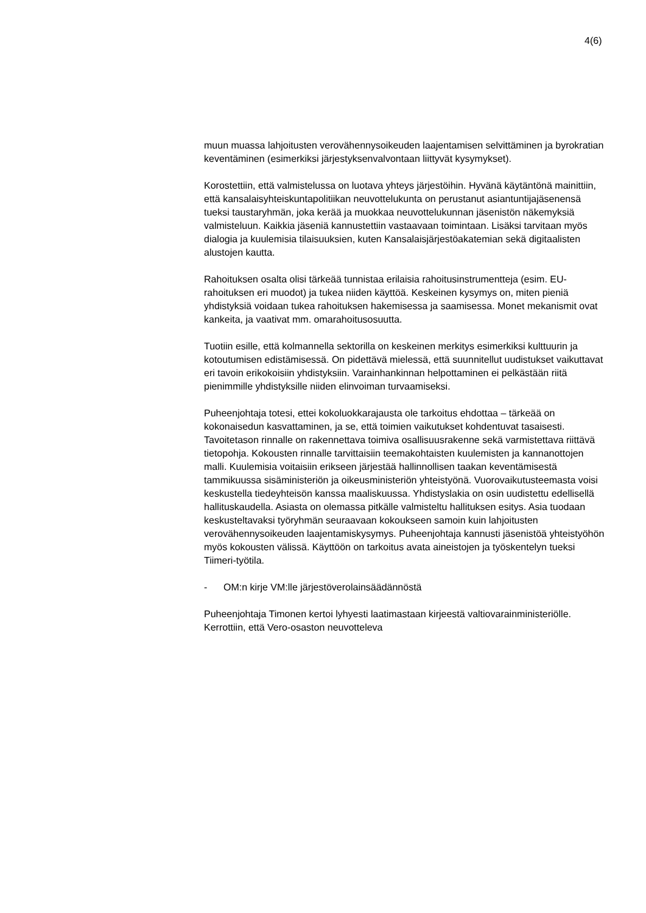4(6)
muun muassa lahjoitusten verovähennysoikeuden laajentamisen selvittäminen ja byrokratian keventäminen (esimerkiksi järjestyksenvalvontaan liittyvät kysymykset).
Korostettiin, että valmistelussa on luotava yhteys järjestöihin. Hyvänä käytäntönä mainittiin, että kansalaisyhteiskuntapolitiikan neuvottelukunta on perustanut asiantuntijajäsenensä tueksi taustaryhmän, joka kerää ja muokkaa neuvottelukunnan jäsenistön näkemyksiä valmisteluun. Kaikkia jäseniä kannustettiin vastaavaan toimintaan. Lisäksi tarvitaan myös dialogia ja kuulemisia tilaisuuksien, kuten Kansalaisjärjestöakatemian sekä digitaalisten alustojen kautta.
Rahoituksen osalta olisi tärkeää tunnistaa erilaisia rahoitusinstrumentteja (esim. EU-rahoituksen eri muodot) ja tukea niiden käyttöä. Keskeinen kysymys on, miten pieniä yhdistyksiä voidaan tukea rahoituksen hakemisessa ja saamisessa. Monet mekanismit ovat kankeita, ja vaativat mm. omarahoitusosuutta.
Tuotiin esille, että kolmannella sektorilla on keskeinen merkitys esimerkiksi kulttuurin ja kotoutumisen edistämisessä. On pidettävä mielessä, että suunnitellut uudistukset vaikuttavat eri tavoin erikokoisiin yhdistyksiin. Varainhankinnan helpottaminen ei pelkästään riitä pienimmille yhdistyksille niiden elinvoiman turvaamiseksi.
Puheenjohtaja totesi, ettei kokoluokkarajausta ole tarkoitus ehdottaa – tärkeää on kokonaisedun kasvattaminen, ja se, että toimien vaikutukset kohdentuvat tasaisesti. Tavoitetason rinnalle on rakennettava toimiva osallisuusrakenne sekä varmistettava riittävä tietopohja. Kokousten rinnalle tarvittaisiin teemakohtaisten kuulemisten ja kannanottojen malli. Kuulemisia voitaisiin erikseen järjestää hallinnollisen taakan keventämisestä tammikuussa sisäministeriön ja oikeusministeriön yhteistyönä. Vuorovaikutusteemasta voisi keskustella tiedeyhteisön kanssa maaliskuussa. Yhdistyslakia on osin uudistettu edellisellä hallituskaudella. Asiasta on olemassa pitkälle valmisteltu hallituksen esitys. Asia tuodaan keskusteltavaksi työryhmän seuraavaan kokoukseen samoin kuin lahjoitusten verovähennysoikeuden laajentamiskysymys. Puheenjohtaja kannusti jäsenistöä yhteistyöhön myös kokousten välissä. Käyttöön on tarkoitus avata aineistojen ja työskentelyn tueksi Tiimeri-työtila.
- OM:n kirje VM:lle järjestöverolainsäädännöstä
Puheenjohtaja Timonen kertoi lyhyesti laatimastaan kirjeestä valtiovarainministeriölle. Kerrottiin, että Vero-osaston neuvotteleva